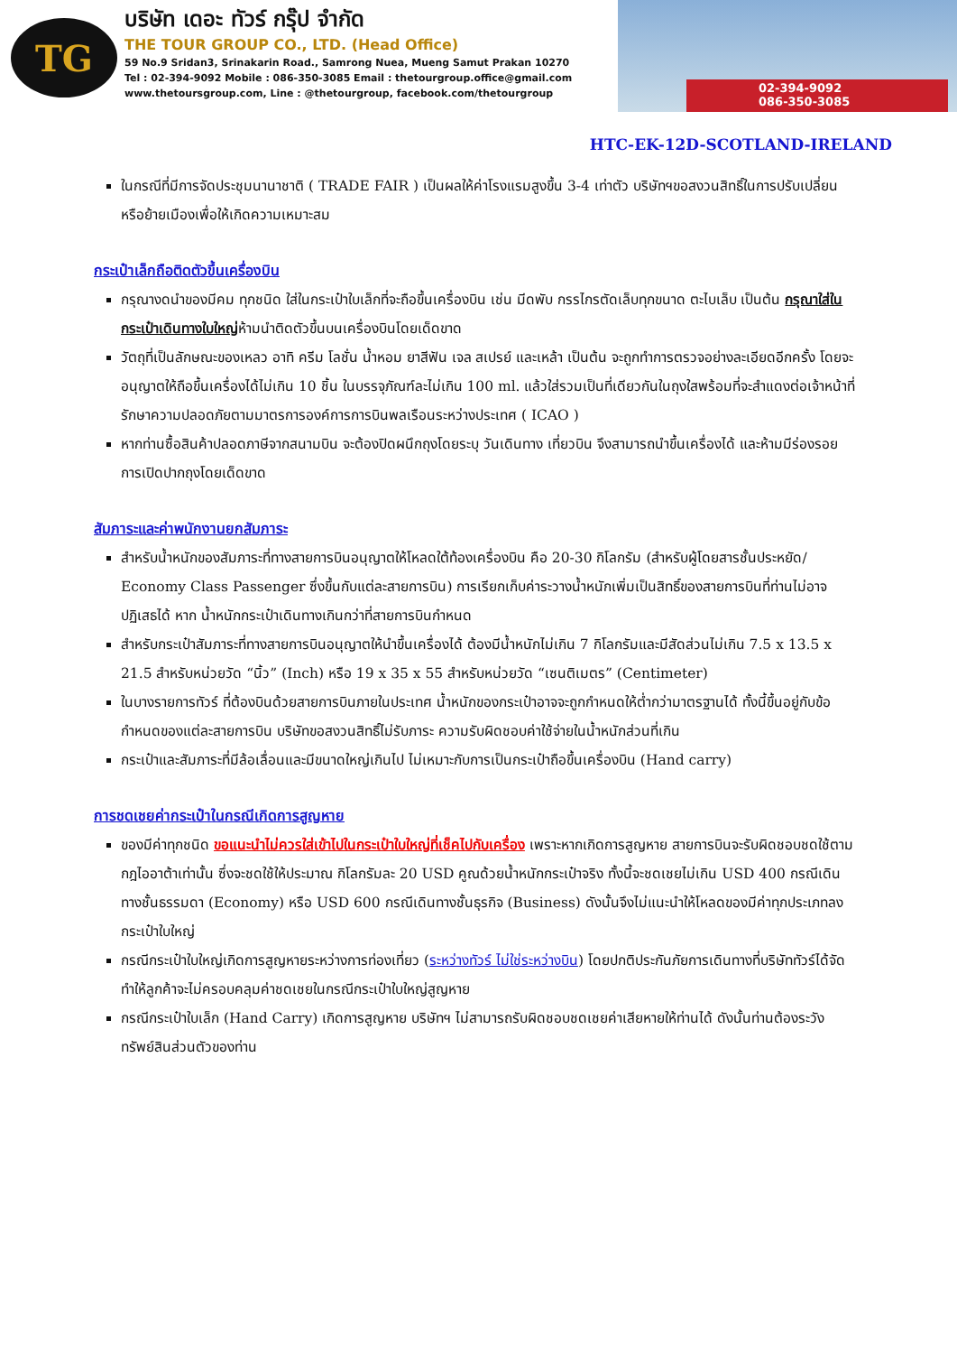TG
บริษัท เดอะ ทัวร์ กรุ๊ป จำกัด
THE TOUR GROUP CO., LTD. (Head Office)
59 No.9 Sridan3, Srinakarin Road., Samrong Nuea, Mueng Samut Prakan 10270
Tel : 02-394-9092 Mobile : 086-350-3085 Email : thetourgroup.office@gmail.com
www.thetoursgroup.com, Line : @thetourgroup, facebook.com/thetourgroup
02-394-9092
086-350-3085
HTC-EK-12D-SCOTLAND-IRELAND
ในกรณีที่มีการจัดประชุมนานาชาติ ( TRADE FAIR ) เป็นผลให้ค่าโรงแรมสูงขึ้น 3-4 เท่าตัว บริษัทฯขอสงวนสิทธิ์ในการปรับเปลี่ยนหรือย้ายเมืองเพื่อให้เกิดความเหมาะสม
กระเป๋าเล็กถือติดตัวขึ้นเครื่องบิน
กรุณางดนำของมีคม ทุกชนิด ใส่ในกระเป๋าใบเล็กที่จะถือขึ้นเครื่องบิน เช่น มีดพับ กรรไกรตัดเล็บทุกขนาด ตะไบเล็บ เป็นต้น กรุณาใส่ในกระเป๋าเดินทางใบใหญ่ห้ามนำติดตัวขึ้นบนเครื่องบินโดยเด็ดขาด
วัตถุที่เป็นลักษณะของเหลว อาทิ ครีม โลชั่น น้ำหอม ยาสีฟัน เจล สเปรย์ และเหล้า เป็นต้น จะถูกทำการตรวจอย่างละเอียดอีกครั้ง โดยจะอนุญาตให้ถือขึ้นเครื่องได้ไม่เกิน 10 ชิ้น ในบรรจุภัณฑ์ละไม่เกิน 100 ml. แล้วใส่รวมเป็นที่เดียวกันในถุงใสพร้อมที่จะสำแดงต่อเจ้าหน้าที่รักษาความปลอดภัยตามมาตรการองค์การการบินพลเรือนระหว่างประเทศ ( ICAO )
หากท่านซื้อสินค้าปลอดภาษีจากสนามบิน จะต้องปิดผนึกถุงโดยระบุ วันเดินทาง เที่ยวบิน จึงสามารถนำขึ้นเครื่องได้ และห้ามมีร่องรอยการเปิดปากถุงโดยเด็ดขาด
สัมภาระและค่าพนักงานยกสัมภาระ
สำหรับน้ำหนักของสัมภาระที่ทางสายการบินอนุญาตให้โหลดใต้ท้องเครื่องบิน คือ 20-30 กิโลกรัม (สำหรับผู้โดยสารชั้นประหยัด/ Economy Class Passenger ซึ่งขึ้นกับแต่ละสายการบิน) การเรียกเก็บค่าระวางน้ำหนักเพิ่มเป็นสิทธิ์ของสายการบินที่ท่านไม่อาจปฏิเสธได้ หาก น้ำหนักกระเป๋าเดินทางเกินกว่าที่สายการบินกำหนด
สำหรับกระเป๋าสัมภาระที่ทางสายการบินอนุญาตให้นำขึ้นเครื่องได้ ต้องมีน้ำหนักไม่เกิน 7 กิโลกรัมและมีสัดส่วนไม่เกิน 7.5 x 13.5 x 21.5 สำหรับหน่วยวัด “นิ้ว” (Inch) หรือ 19 x 35 x 55 สำหรับหน่วยวัด “เซนติเมตร” (Centimeter)
ในบางรายการทัวร์ ที่ต้องบินด้วยสายการบินภายในประเทศ น้ำหนักของกระเป๋าอาจจะถูกกำหนดให้ต่ำกว่ามาตรฐานได้ ทั้งนี้ขึ้นอยู่กับข้อกำหนดของแต่ละสายการบิน บริษัทขอสงวนสิทธิ์ไม่รับภาระ ความรับผิดชอบค่าใช้จ่ายในน้ำหนักส่วนที่เกิน
กระเป๋าและสัมภาระที่มีล้อเลื่อนและมีขนาดใหญ่เกินไป ไม่เหมาะกับการเป็นกระเป๋าถือขึ้นเครื่องบิน (Hand carry)
การชดเชยค่ากระเป๋าในกรณีเกิดการสูญหาย
ของมีค่าทุกชนิด ขอแนะนำไม่ควรใส่เข้าไปในกระเป๋าใบใหญ่ที่เช็คไปกับเครื่อง เพราะหากเกิดการสูญหาย สายการบินจะรับผิดชอบชดใช้ตามกฎไออาต้าเท่านั้น ซึ่งจะชดใช้ให้ประมาณ กิโลกรัมละ 20 USD คูณด้วยน้ำหนักกระเป๋าจริง ทั้งนี้จะชดเชยไม่เกิน USD 400 กรณีเดินทางชั้นธรรมดา (Economy) หรือ USD 600 กรณีเดินทางชั้นธุรกิจ (Business) ดังนั้นจึงไม่แนะนำให้โหลดของมีค่าทุกประเภทลงกระเป๋าใบใหญ่
กรณีกระเป๋าใบใหญ่เกิดการสูญหายระหว่างการท่องเที่ยว (ระหว่างทัวร์ ไม่ใช่ระหว่างบิน) โดยปกติประกันภัยการเดินทางที่บริษัททัวร์ได้จัดทำให้ลูกค้าจะไม่ครอบคลุมค่าชดเชยในกรณีกระเป๋าใบใหญ่สูญหาย
กรณีกระเป๋าใบเล็ก (Hand Carry) เกิดการสูญหาย บริษัทฯ ไม่สามารถรับผิดชอบชดเชยค่าเสียหายให้ท่านได้ ดังนั้นท่านต้องระวังทรัพย์สินส่วนตัวของท่าน